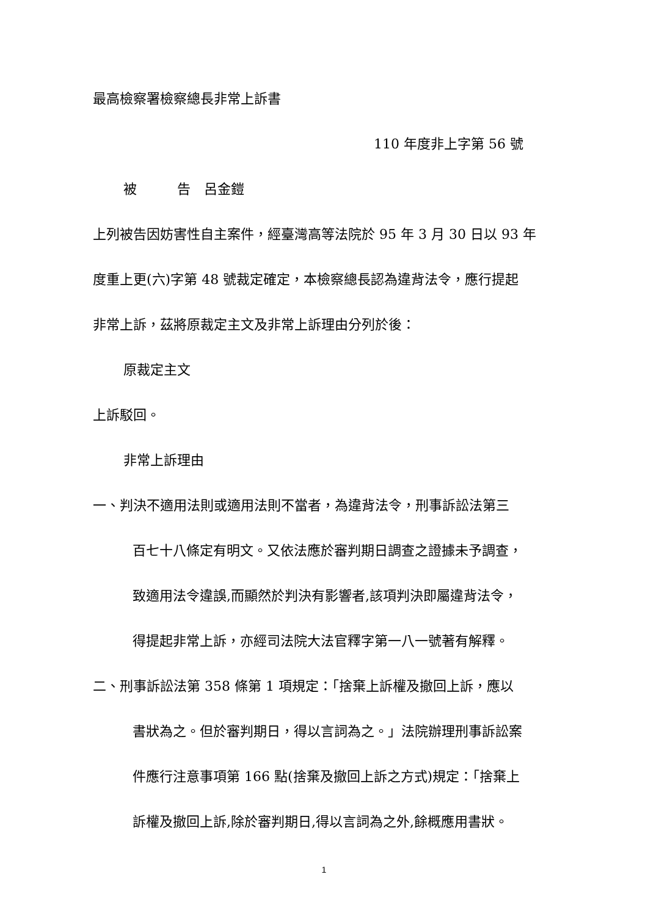最高檢察署檢察總長非常上訴書
110 年度非上字第 56 號
被　　　告　呂金鎧
上列被告因妨害性自主案件，經臺灣高等法院於 95 年 3 月 30 日以 93 年
度重上更(六)字第 48 號裁定確定，本檢察總長認為違背法令，應行提起
非常上訴，茲將原裁定主文及非常上訴理由分列於後：
原裁定主文
上訴駁回。
非常上訴理由
一、判決不適用法則或適用法則不當者，為違背法令，刑事訴訟法第三
百七十八條定有明文。又依法應於審判期日調查之證據未予調查，
致適用法令違誤,而顯然於判決有影響者,該項判決即屬違背法令，
得提起非常上訴，亦經司法院大法官釋字第一八一號著有解釋。
二、刑事訴訟法第 358 條第 1 項規定：「捨棄上訴權及撤回上訴，應以
書狀為之。但於審判期日，得以言詞為之。」法院辦理刑事訴訟案
件應行注意事項第 166 點(捨棄及撤回上訴之方式)規定：「捨棄上
訴權及撤回上訴,除於審判期日,得以言詞為之外,餘概應用書狀。
1